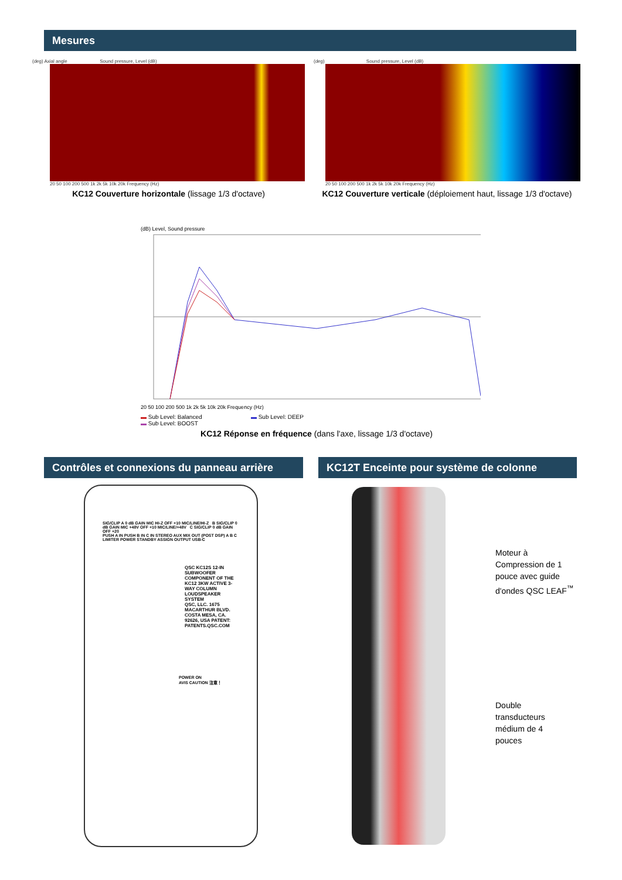Mesures
(deg) Axial angle Sound pressure, Level (dB)
20 50 100 200 500 1k 2k 5k 10k 20k Frequency (Hz)
KC12 Couverture horizontale (lissage 1/3 d'octave)
(deg) Sound pressure, Level (dB)
20 50 100 200 500 1k 2k 5k 10k 20k Frequency (Hz)
KC12 Couverture verticale (déploiement haut, lissage 1/3 d'octave)
(dB) Level, Sound pressure
20 50 100 200 500 1k 2k 5k 10k 20k Frequency (Hz)
▬ Sub Level: Balanced ▬ Sub Level: DEEP
▬ Sub Level: BOOST
KC12 Réponse en fréquence (dans l'axe, lissage 1/3 d'octave)
Contrôles et connexions du panneau arrière
KC12T Enceinte pour système de colonne
SIG/CLIP A 0 dB GAIN MIC HI-Z OFF +10 MIC/LINE/HI-Z B SIG/CLIP 0 dB GAIN MIC +48V OFF +10 MIC/LINE/+48V C SIG/CLIP 0 dB GAIN OFF +20
PUSH A IN PUSH B IN C IN STEREO AUX MIX OUT (POST DSP) A B C LIMITER POWER STANDBY ASSIGN OUTPUT USB-C
QSC KC12S 12-IN SUBWOOFER COMPONENT OF THE KC12 3KW ACTIVE 3-WAY COLUMN LOUDSPEAKER SYSTEM
QSC, LLC. 1675 MACARTHUR BLVD. COSTA MESA, CA. 92626, USA PATENT: PATENTS.QSC.COM
POWER ON
AVIS CAUTION 注意！
Moteur à
Compression de 1
pouce avec guide
d'ondes QSC LEAF<sup>™</sup>
Double
transducteurs
médium de 4
pouces